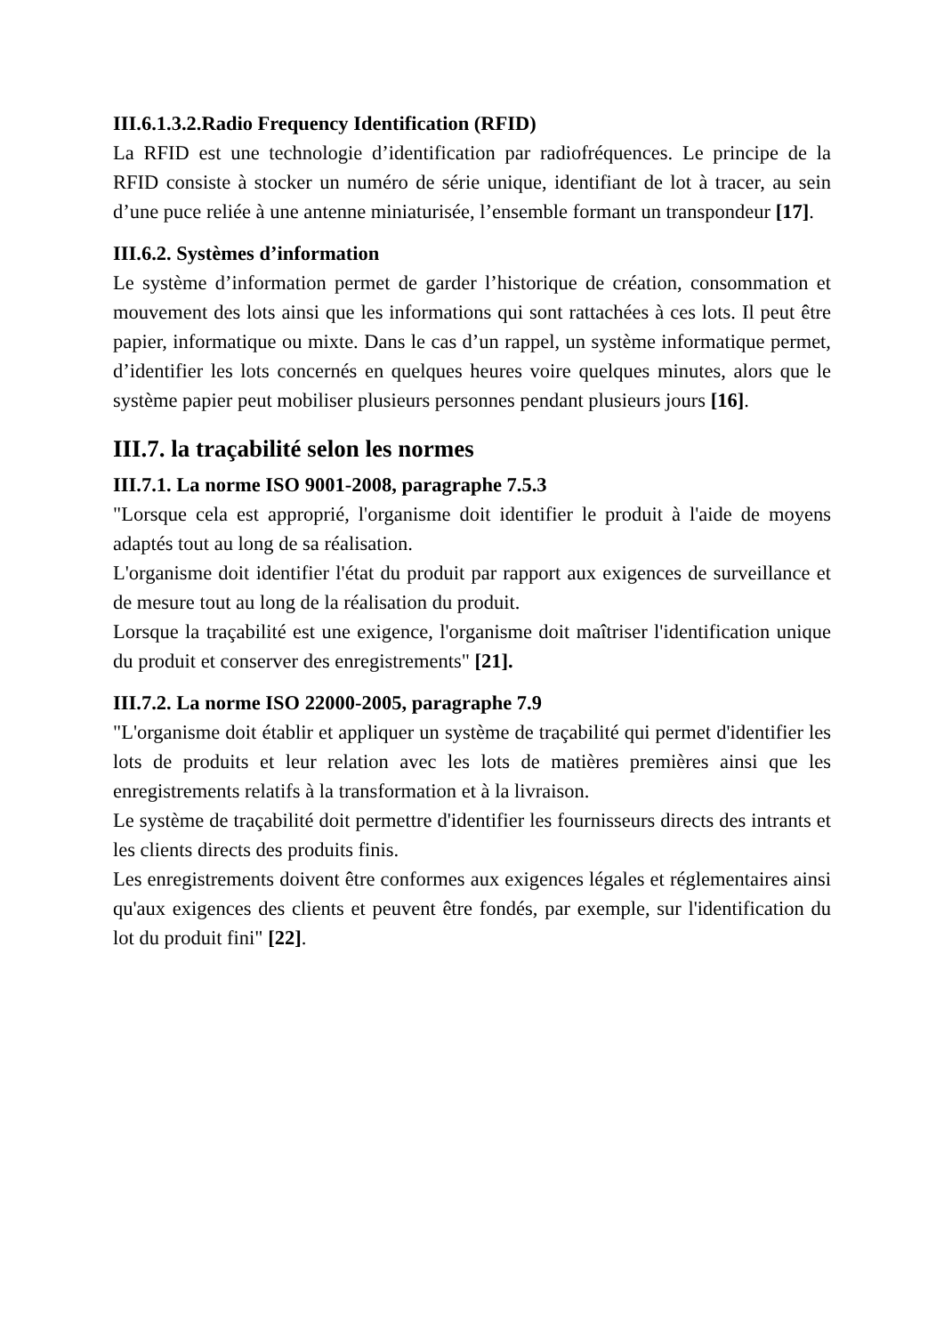III.6.1.3.2.Radio Frequency Identification (RFID)
La RFID est une technologie d’identification par radiofréquences. Le principe de la RFID consiste à stocker un numéro de série unique, identifiant de lot à tracer, au sein d’une puce reliée à une antenne miniaturisée, l’ensemble formant un transpondeur [17].
III.6.2. Systèmes d’information
Le système d’information permet de garder l’historique de création, consommation et mouvement des lots ainsi que les informations qui sont rattachées à ces lots. Il peut être papier, informatique ou mixte. Dans le cas d’un rappel, un système informatique permet, d’identifier les lots concernés en quelques heures voire quelques minutes, alors que le système papier peut mobiliser plusieurs personnes pendant plusieurs jours [16].
III.7. la traçabilité selon les normes
III.7.1. La norme ISO 9001-2008, paragraphe 7.5.3
"Lorsque cela est approprié, l'organisme doit identifier le produit à l'aide de moyens adaptés tout au long de sa réalisation.
L'organisme doit identifier l'état du produit par rapport aux exigences de surveillance et de mesure tout au long de la réalisation du produit.
Lorsque la traçabilité est une exigence, l'organisme doit maîtriser l'identification unique du produit et conserver des enregistrements" [21].
III.7.2. La norme ISO 22000-2005, paragraphe 7.9
"L'organisme doit établir et appliquer un système de traçabilité qui permet d'identifier les lots de produits et leur relation avec les lots de matières premières ainsi que les enregistrements relatifs à la transformation et à la livraison.
Le système de traçabilité doit permettre d'identifier les fournisseurs directs des intrants et les clients directs des produits finis.
Les enregistrements doivent être conformes aux exigences légales et réglementaires ainsi qu'aux exigences des clients et peuvent être fondés, par exemple, sur l'identification du lot du produit fini" [22].